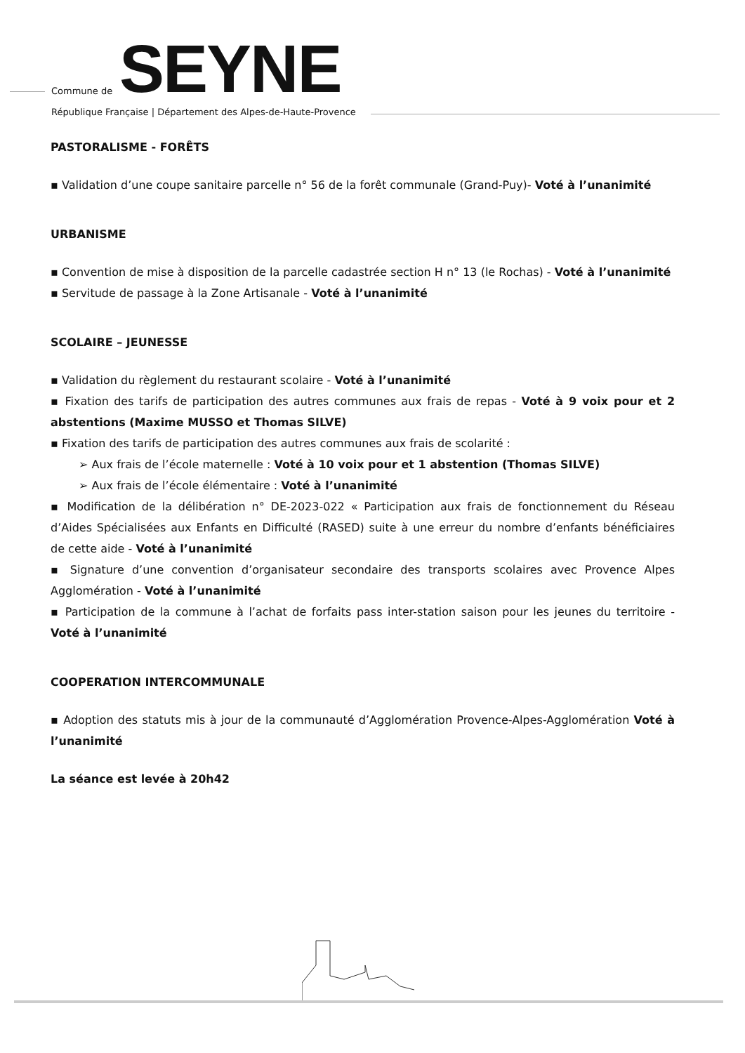Commune de SEYNE
République Française | Département des Alpes-de-Haute-Provence
PASTORALISME - FORÊTS
▪ Validation d’une coupe sanitaire parcelle n° 56 de la forêt communale (Grand-Puy)- Voté à l’unanimité
URBANISME
▪ Convention de mise à disposition de la parcelle cadastrée section H n° 13 (le Rochas) - Voté à l’unanimité
▪ Servitude de passage à la Zone Artisanale - Voté à l’unanimité
SCOLAIRE – JEUNESSE
▪ Validation du règlement du restaurant scolaire - Voté à l’unanimité
▪ Fixation des tarifs de participation des autres communes aux frais de repas - Voté à 9 voix pour et 2 abstentions (Maxime MUSSO et Thomas SILVE)
▪ Fixation des tarifs de participation des autres communes aux frais de scolarité :
➢ Aux frais de l’école maternelle : Voté à 10 voix pour et 1 abstention (Thomas SILVE)
➢ Aux frais de l’école élémentaire : Voté à l’unanimité
▪ Modification de la délibération n° DE-2023-022 « Participation aux frais de fonctionnement du Réseau d’Aides Spécialisées aux Enfants en Difficulté (RASED) suite à une erreur du nombre d’enfants bénéficiaires de cette aide - Voté à l’unanimité
▪ Signature d’une convention d’organisateur secondaire des transports scolaires avec Provence Alpes Agglomération - Voté à l’unanimité
▪ Participation de la commune à l’achat de forfaits pass inter-station saison pour les jeunes du territoire - Voté à l’unanimité
COOPERATION INTERCOMMUNALE
▪ Adoption des statuts mis à jour de la communauté d’Agglomération Provence-Alpes-Agglomération Voté à l’unanimité
La séance est levée à 20h42